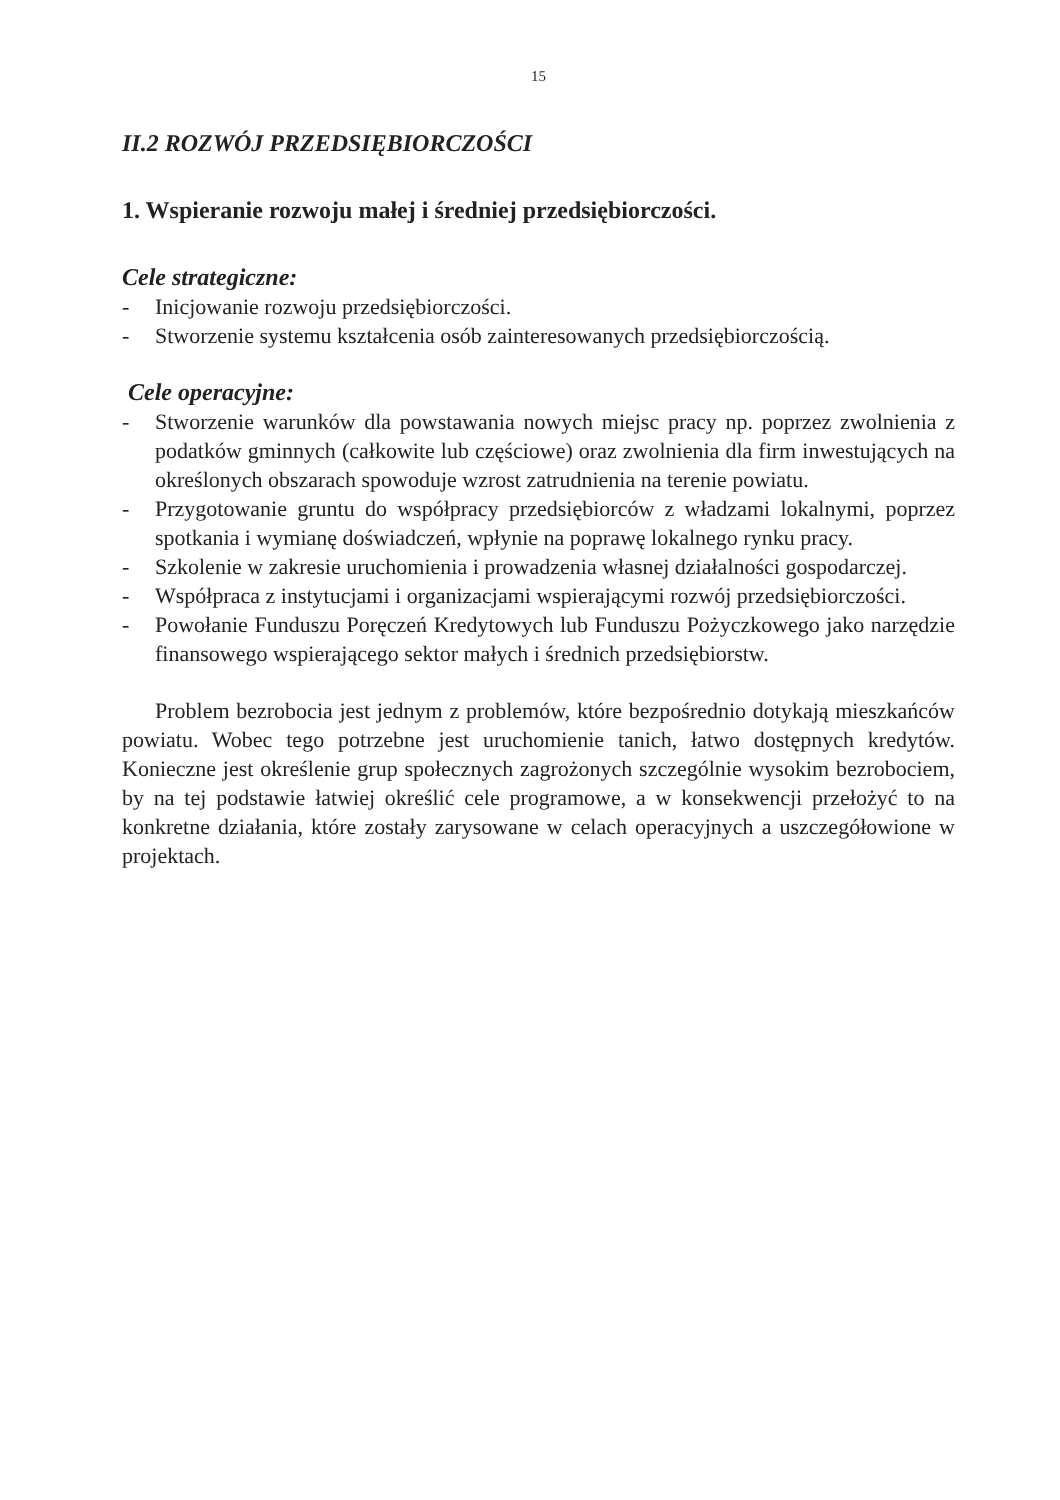15
II.2 ROZWÓJ PRZEDSIĘBIORCZOŚCI
1. Wspieranie rozwoju małej i średniej przedsiębiorczości.
Cele strategiczne:
- Inicjowanie rozwoju przedsiębiorczości.
- Stworzenie systemu kształcenia osób zainteresowanych przedsiębiorczością.
Cele operacyjne:
- Stworzenie warunków dla powstawania nowych miejsc pracy np. poprzez zwolnienia z podatków gminnych (całkowite lub częściowe) oraz zwolnienia dla firm inwestujących na określonych obszarach spowoduje wzrost zatrudnienia na terenie powiatu.
- Przygotowanie gruntu do współpracy przedsiębiorców z władzami lokalnymi, poprzez spotkania i wymianę doświadczeń, wpłynie na poprawę lokalnego rynku pracy.
- Szkolenie w zakresie uruchomienia i prowadzenia własnej działalności gospodarczej.
- Współpraca z instytucjami i organizacjami wspierającymi rozwój przedsiębiorczości.
- Powołanie Funduszu Poręczeń Kredytowych lub Funduszu Pożyczkowego jako narzędzie finansowego wspierającego sektor małych i średnich przedsiębiorstw.
Problem bezrobocia jest jednym z problemów, które bezpośrednio dotykają mieszkańców powiatu. Wobec tego potrzebne jest uruchomienie tanich, łatwo dostępnych kredytów. Konieczne jest określenie grup społecznych zagrożonych szczególnie wysokim bezrobociem, by na tej podstawie łatwiej określić cele programowe, a w konsekwencji przełożyć to na konkretne działania, które zostały zarysowane w celach operacyjnych a uszczegółowione w projektach.